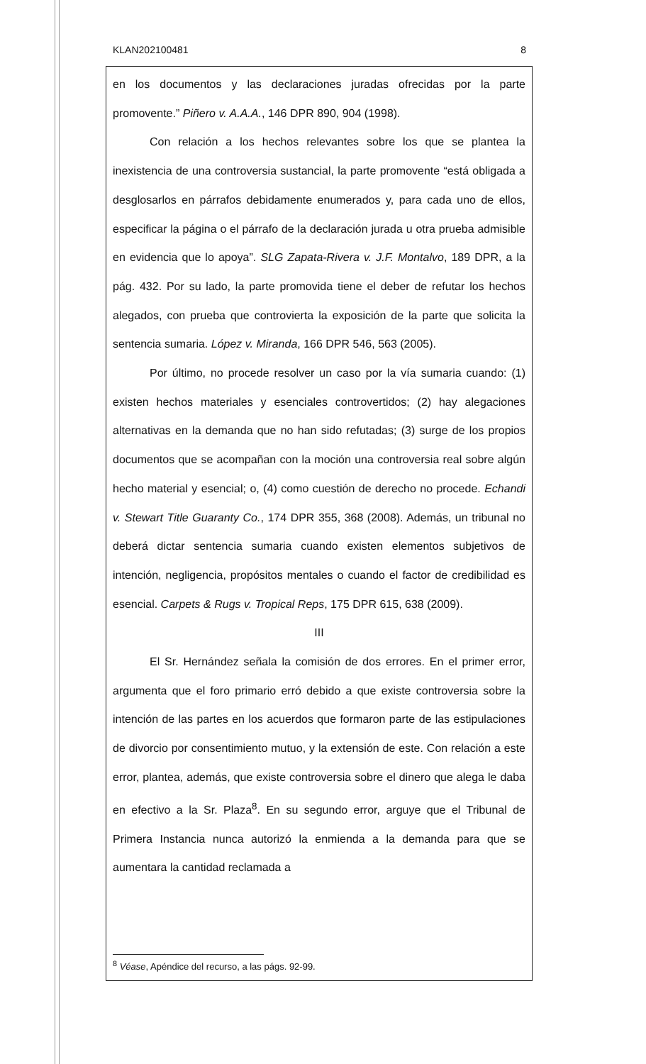KLAN202100481 8
en los documentos y las declaraciones juradas ofrecidas por la parte promovente.” Piñero v. A.A.A., 146 DPR 890, 904 (1998).
Con relación a los hechos relevantes sobre los que se plantea la inexistencia de una controversia sustancial, la parte promovente “está obligada a desglosarlos en párrafos debidamente enumerados y, para cada uno de ellos, especificar la página o el párrafo de la declaración jurada u otra prueba admisible en evidencia que lo apoya”. SLG Zapata-Rivera v. J.F. Montalvo, 189 DPR, a la pág. 432. Por su lado, la parte promovida tiene el deber de refutar los hechos alegados, con prueba que controvierta la exposición de la parte que solicita la sentencia sumaria. López v. Miranda, 166 DPR 546, 563 (2005).
Por último, no procede resolver un caso por la vía sumaria cuando: (1) existen hechos materiales y esenciales controvertidos; (2) hay alegaciones alternativas en la demanda que no han sido refutadas; (3) surge de los propios documentos que se acompañan con la moción una controversia real sobre algún hecho material y esencial; o, (4) como cuestión de derecho no procede. Echandi v. Stewart Title Guaranty Co., 174 DPR 355, 368 (2008). Además, un tribunal no deberá dictar sentencia sumaria cuando existen elementos subjetivos de intención, negligencia, propósitos mentales o cuando el factor de credibilidad es esencial. Carpets & Rugs v. Tropical Reps, 175 DPR 615, 638 (2009).
III
El Sr. Hernández señala la comisión de dos errores. En el primer error, argumenta que el foro primario erró debido a que existe controversia sobre la intención de las partes en los acuerdos que formaron parte de las estipulaciones de divorcio por consentimiento mutuo, y la extensión de este. Con relación a este error, plantea, además, que existe controversia sobre el dinero que alega le daba en efectivo a la Sr. Plaza<sup>8</sup>. En su segundo error, arguye que el Tribunal de Primera Instancia nunca autorizó la enmienda a la demanda para que se aumentara la cantidad reclamada a
<sup>8</sup> Véase, Apéndice del recurso, a las págs. 92-99.